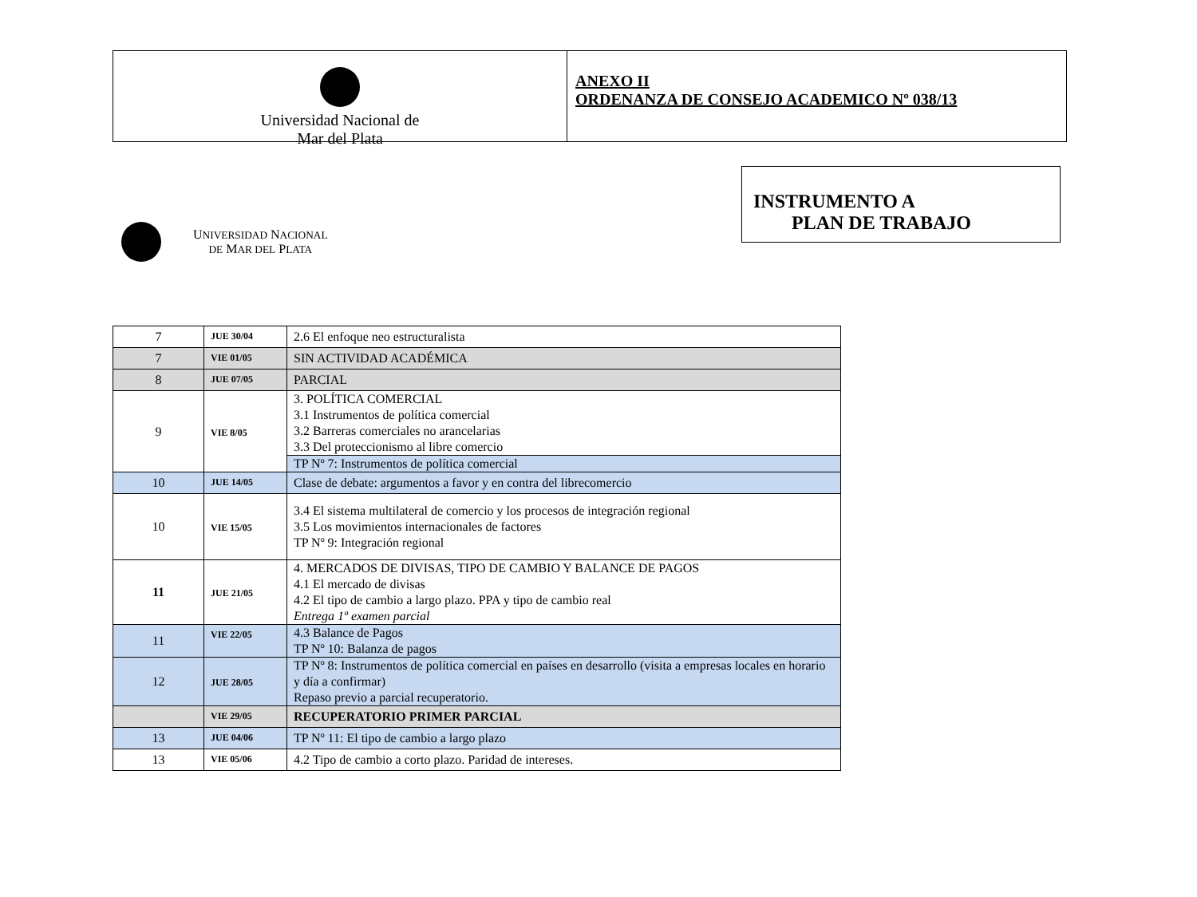Universidad Nacional de
Mar del Plata
ANEXO II
ORDENANZA DE CONSEJO ACADEMICO Nº 038/13
UNIVERSIDAD NACIONAL
DE MAR DEL PLATA
INSTRUMENTO A
PLAN DE TRABAJO
| 7 | JUE 30/04 | 2.6 El enfoque neo estructuralista |
| 7 | VIE 01/05 | SIN ACTIVIDAD ACADÉMICA |
| 8 | JUE 07/05 | PARCIAL |
| 9 | VIE 8/05 | 3. POLÍTICA COMERCIAL 3.1 Instrumentos de política comercial 3.2 Barreras comerciales no arancelarias 3.3 Del proteccionismo al libre comercio |
| | | TP Nº 7: Instrumentos de política comercial |
| 10 | JUE 14/05 | Clase de debate: argumentos a favor y en contra del librecomercio |
| 10 | VIE 15/05 | 3.4 El sistema multilateral de comercio y los procesos de integración regional 3.5 Los movimientos internacionales de factores TP Nº 9: Integración regional |
| 11 | JUE 21/05 | 4. MERCADOS DE DIVISAS, TIPO DE CAMBIO Y BALANCE DE PAGOS 4.1 El mercado de divisas 4.2 El tipo de cambio a largo plazo. PPA y tipo de cambio real Entrega 1º examen parcial |
| 11 | VIE 22/05 | 4.3 Balance de Pagos TP Nº 10: Balanza de pagos |
| 12 | JUE 28/05 | TP Nº 8: Instrumentos de política comercial en países en desarrollo (visita a empresas locales en horario y día a confirmar) Repaso previo a parcial recuperatorio. |
| | VIE 29/05 | RECUPERATORIO PRIMER PARCIAL |
| 13 | JUE 04/06 | TP Nº 11: El tipo de cambio a largo plazo |
| 13 | VIE 05/06 | 4.2 Tipo de cambio a corto plazo. Paridad de intereses. |